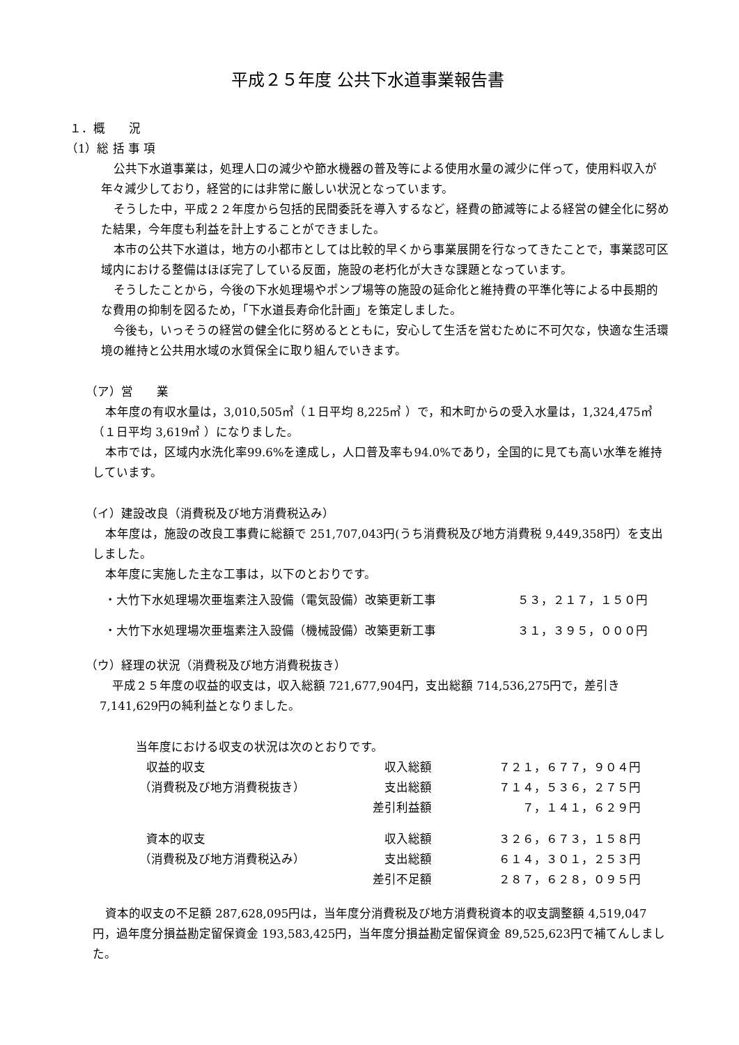平成２５年度 公共下水道事業報告書
１．概　　況
（1）総 括 事 項
公共下水道事業は，処理人口の減少や節水機器の普及等による使用水量の減少に伴って，使用料収入が年々減少しており，経営的には非常に厳しい状況となっています。
そうした中，平成２２年度から包括的民間委託を導入するなど，経費の節減等による経営の健全化に努めた結果，今年度も利益を計上することができました。
本市の公共下水道は，地方の小都市としては比較的早くから事業展開を行なってきたことで，事業認可区域内における整備はほぼ完了している反面，施設の老朽化が大きな課題となっています。
そうしたことから，今後の下水処理場やポンプ場等の施設の延命化と維持費の平準化等による中長期的な費用の抑制を図るため，「下水道長寿命化計画」を策定しました。
今後も，いっそうの経営の健全化に努めるとともに，安心して生活を営むために不可欠な，快適な生活環境の維持と公共用水域の水質保全に取り組んでいきます。
（ア）営　　業
本年度の有収水量は，3,010,505㎥（１日平均 8,225㎥ ）で，和木町からの受入水量は，1,324,475㎥（１日平均 3,619㎥ ）になりました。
本市では，区域内水洗化率99.6%を達成し，人口普及率も94.0%であり，全国的に見ても高い水準を維持しています。
（イ）建設改良（消費税及び地方消費税込み）
本年度は，施設の改良工事費に総額で 251,707,043円(うち消費税及び地方消費税 9,449,358円）を支出しました。
本年度に実施した主な工事は，以下のとおりです。
| ・大竹下水処理場次亜塩素注入設備（電気設備）改築更新工事 | ５３，２１７，１５０円 |
| ・大竹下水処理場次亜塩素注入設備（機械設備）改築更新工事 | ３１，３９５，０００円 |
（ウ）経理の状況（消費税及び地方消費税抜き）
平成２５年度の収益的収支は，収入総額 721,677,904円，支出総額 714,536,275円で，差引き 7,141,629円の純利益となりました。
当年度における収支の状況は次のとおりです。
| 収益的収支 | 収入総額 | ７２１，６７７，９０４円 |
| （消費税及び地方消費税抜き） | 支出総額 | ７１４，５３６，２７５円 |
| | 差引利益額 | ７，１４１，６２９円 |
| 資本的収支 | 収入総額 | ３２６，６７３，１５８円 |
| （消費税及び地方消費税込み） | 支出総額 | ６１４，３０１，２５３円 |
| | 差引不足額 | ２８７，６２８，０９５円 |
資本的収支の不足額 287,628,095円は，当年度分消費税及び地方消費税資本的収支調整額 4,519,047円，過年度分損益勘定留保資金 193,583,425円，当年度分損益勘定留保資金 89,525,623円で補てんしました。